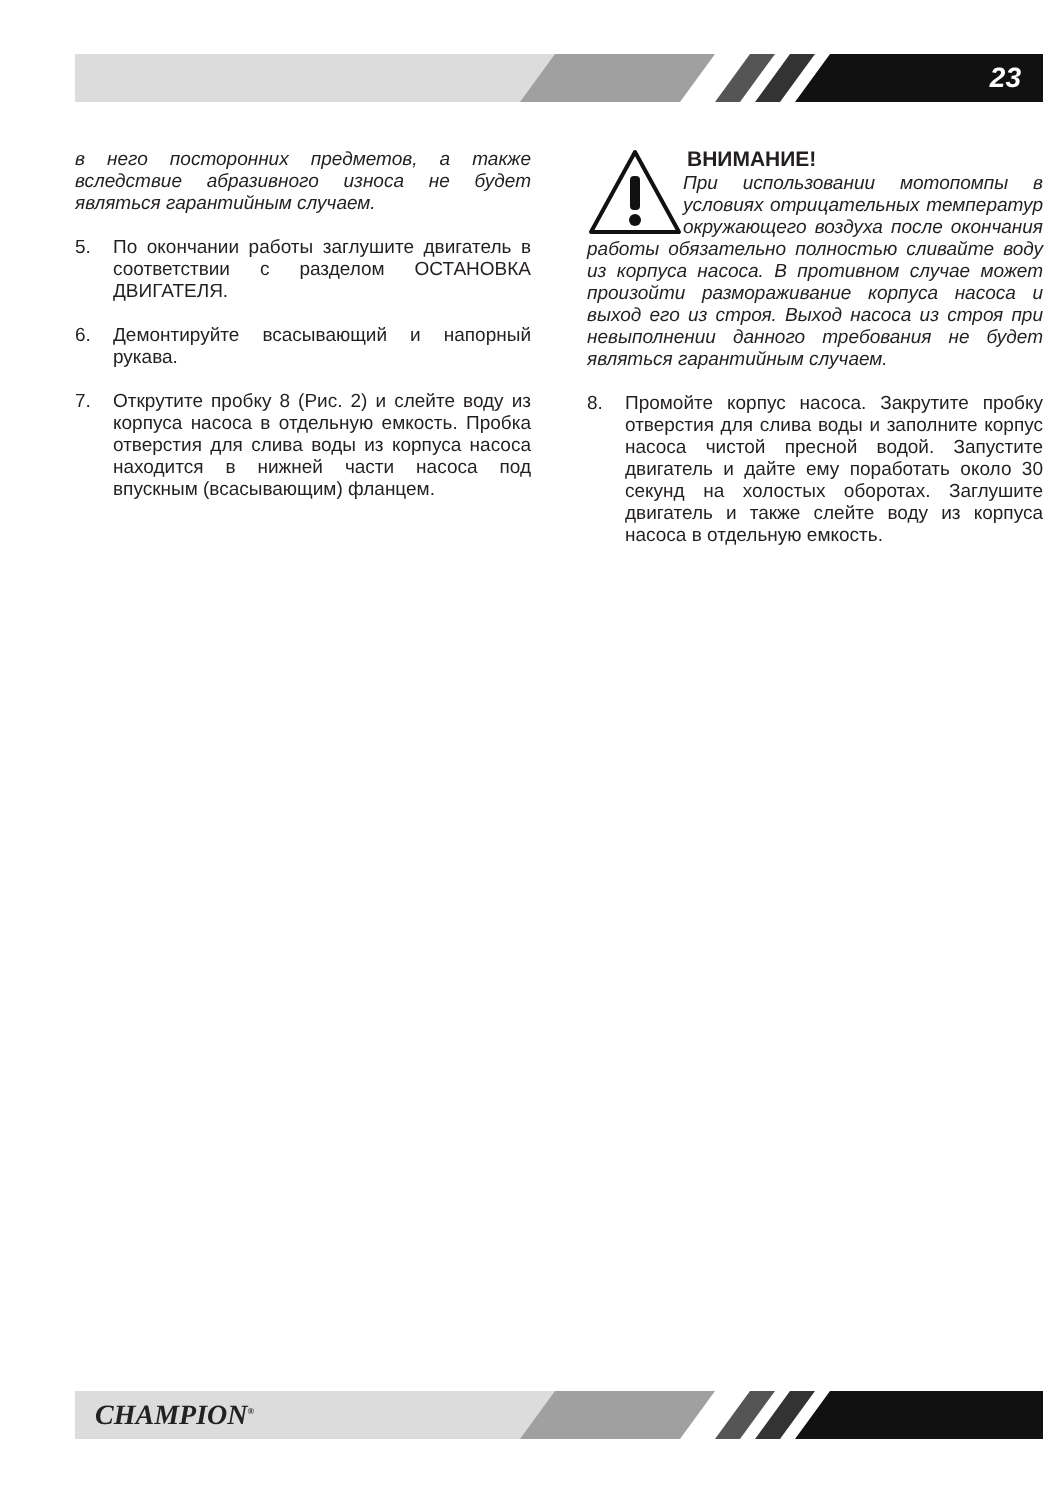23
в него посторонних предметов, а также вследствие абразивного износа не будет являться гарантийным случаем.
5. По окончании работы заглушите двигатель в соответствии с разделом ОСТАНОВКА ДВИГАТЕЛЯ.
6. Демонтируйте всасывающий и напорный рукава.
7. Открутите пробку 8 (Рис. 2) и слейте воду из корпуса насоса в отдельную емкость. Пробка отверстия для слива воды из корпуса насоса находится в нижней части насоса под впускным (всасывающим) фланцем.
ВНИМАНИЕ!
При использовании мотопомпы в условиях отрицательных температур окружающего воздуха после окончания работы обязательно полностью сливайте воду из корпуса насоса. В противном случае может произойти размораживание корпуса насоса и выход его из строя. Выход насоса из строя при невыполнении данного требования не будет являться гарантийным случаем.
8. Промойте корпус насоса. Закрутите пробку отверстия для слива воды и заполните корпус насоса чистой пресной водой. Запустите двигатель и дайте ему поработать около 30 секунд на холостых оборотах. Заглушите двигатель и также слейте воду из корпуса насоса в отдельную емкость.
CHAMPION<sup>®</sup>